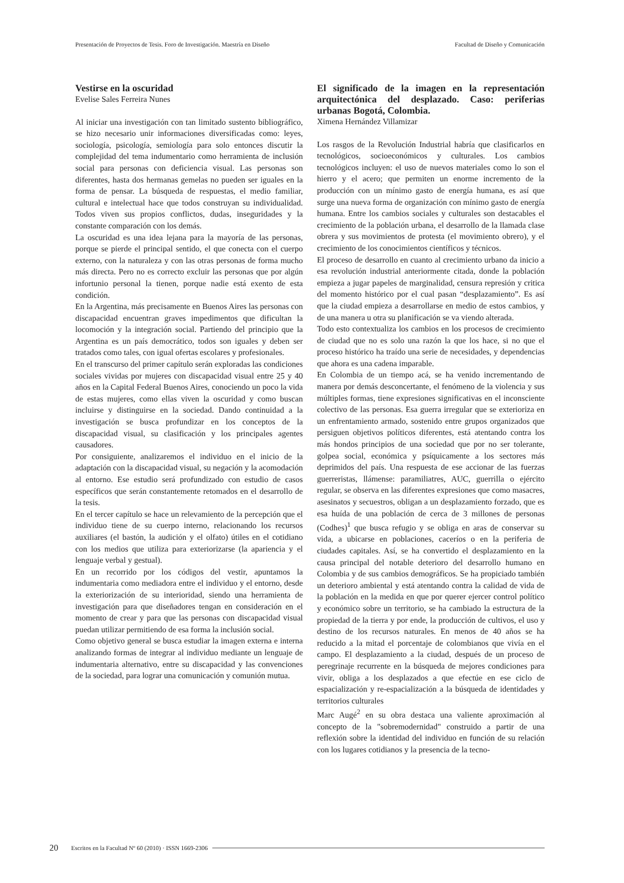Presentación de Proyectos de Tesis. Foro de Investigación. Maestría en Diseño Facultad de Diseño y Comunicación
Vestirse en la oscuridad
Evelise Sales Ferreira Nunes
Al iniciar una investigación con tan limitado sustento bibliográfico, se hizo necesario unir informaciones diversificadas como: leyes, sociología, psicología, semiología para solo entonces discutir la complejidad del tema indumentario como herramienta de inclusión social para personas con deficiencia visual. Las personas son diferentes, hasta dos hermanas gemelas no pueden ser iguales en la forma de pensar. La búsqueda de respuestas, el medio familiar, cultural e intelectual hace que todos construyan su individualidad. Todos viven sus propios conflictos, dudas, inseguridades y la constante comparación con los demás.
La oscuridad es una idea lejana para la mayoría de las personas, porque se pierde el principal sentido, el que conecta con el cuerpo externo, con la naturaleza y con las otras personas de forma mucho más directa. Pero no es correcto excluir las personas que por algún infortunio personal la tienen, porque nadie está exento de esta condición.
En la Argentina, más precisamente en Buenos Aires las personas con discapacidad encuentran graves impedimentos que dificultan la locomoción y la integración social. Partiendo del principio que la Argentina es un país democrático, todos son iguales y deben ser tratados como tales, con igual ofertas escolares y profesionales.
En el transcurso del primer capítulo serán exploradas las condiciones sociales vividas por mujeres con discapacidad visual entre 25 y 40 años en la Capital Federal Buenos Aires, conociendo un poco la vida de estas mujeres, como ellas viven la oscuridad y como buscan incluirse y distinguirse en la sociedad. Dando continuidad a la investigación se busca profundizar en los conceptos de la discapacidad visual, su clasificación y los principales agentes causadores.
Por consiguiente, analizaremos el individuo en el inicio de la adaptación con la discapacidad visual, su negación y la acomodación al entorno. Ese estudio será profundizado con estudio de casos específicos que serán constantemente retomados en el desarrollo de la tesis.
En el tercer capítulo se hace un relevamiento de la percepción que el individuo tiene de su cuerpo interno, relacionando los recursos auxiliares (el bastón, la audición y el olfato) útiles en el cotidiano con los medios que utiliza para exteriorizarse (la apariencia y el lenguaje verbal y gestual).
En un recorrido por los códigos del vestir, apuntamos la indumentaria como mediadora entre el individuo y el entorno, desde la exteriorización de su interioridad, siendo una herramienta de investigación para que diseñadores tengan en consideración en el momento de crear y para que las personas con discapacidad visual puedan utilizar permitiendo de esa forma la inclusión social.
Como objetivo general se busca estudiar la imagen externa e interna analizando formas de integrar al individuo mediante un lenguaje de indumentaria alternativo, entre su discapacidad y las convenciones de la sociedad, para lograr una comunicación y comunión mutua.
El significado de la imagen en la representación arquitectónica del desplazado. Caso: periferias urbanas Bogotá, Colombia.
Ximena Hernández Villamizar
Los rasgos de la Revolución Industrial habría que clasificarlos en tecnológicos, socioeconómicos y culturales. Los cambios tecnológicos incluyen: el uso de nuevos materiales como lo son el hierro y el acero; que permiten un enorme incremento de la producción con un mínimo gasto de energía humana, es así que surge una nueva forma de organización con mínimo gasto de energía humana. Entre los cambios sociales y culturales son destacables el crecimiento de la población urbana, el desarrollo de la llamada clase obrera y sus movimientos de protesta (el movimiento obrero), y el crecimiento de los conocimientos científicos y técnicos.
El proceso de desarrollo en cuanto al crecimiento urbano da inicio a esa revolución industrial anteriormente citada, donde la población empieza a jugar papeles de marginalidad, censura represión y critica del momento histórico por el cual pasan “desplazamiento”. Es así que la ciudad empieza a desarrollarse en medio de estos cambios, y de una manera u otra su planificación se va viendo alterada.
Todo esto contextualiza los cambios en los procesos de crecimiento de ciudad que no es solo una razón la que los hace, si no que el proceso histórico ha traído una serie de necesidades, y dependencias que ahora es una cadena imparable.
En Colombia de un tiempo acá, se ha venido incrementando de manera por demás desconcertante, el fenómeno de la violencia y sus múltiples formas, tiene expresiones significativas en el inconsciente colectivo de las personas. Esa guerra irregular que se exterioriza en un enfrentamiento armado, sostenido entre grupos organizados que persiguen objetivos políticos diferentes, está atentando contra los más hondos principios de una sociedad que por no ser tolerante, golpea social, económica y psíquicamente a los sectores más deprimidos del país. Una respuesta de ese accionar de las fuerzas guerreristas, llámense: paramiliatres, AUC, guerrilla o ejército regular, se observa en las diferentes expresiones que como masacres, asesinatos y secuestros, obligan a un desplazamiento forzado, que es esa huída de una población de cerca de 3 millones de personas (Codhes)<sup>1</sup> que busca refugio y se obliga en aras de conservar su vida, a ubicarse en poblaciones, caceríos o en la periferia de ciudades capitales. Así, se ha convertido el desplazamiento en la causa principal del notable deterioro del desarrollo humano en Colombia y de sus cambios demográficos. Se ha propiciado también un deterioro ambiental y está atentando contra la calidad de vida de la población en la medida en que por querer ejercer control político y económico sobre un territorio, se ha cambiado la estructura de la propiedad de la tierra y por ende, la producción de cultivos, el uso y destino de los recursos naturales. En menos de 40 años se ha reducido a la mitad el porcentaje de colombianos que vivía en el campo. El desplazamiento a la ciudad, después de un proceso de peregrinaje recurrente en la búsqueda de mejores condiciones para vivir, obliga a los desplazados a que efectúe en ese ciclo de espacialización y re-espacialización a la búsqueda de identidades y territorios culturales
Marc Augé<sup>2</sup> en su obra destaca una valiente aproximación al concepto de la "sobremodernidad" construido a partir de una reflexión sobre la identidad del individuo en función de su relación con los lugares cotidianos y la presencia de la tecno-
20 Escritos en la Facultad Nº 60 (2010) · ISSN 1669-2306